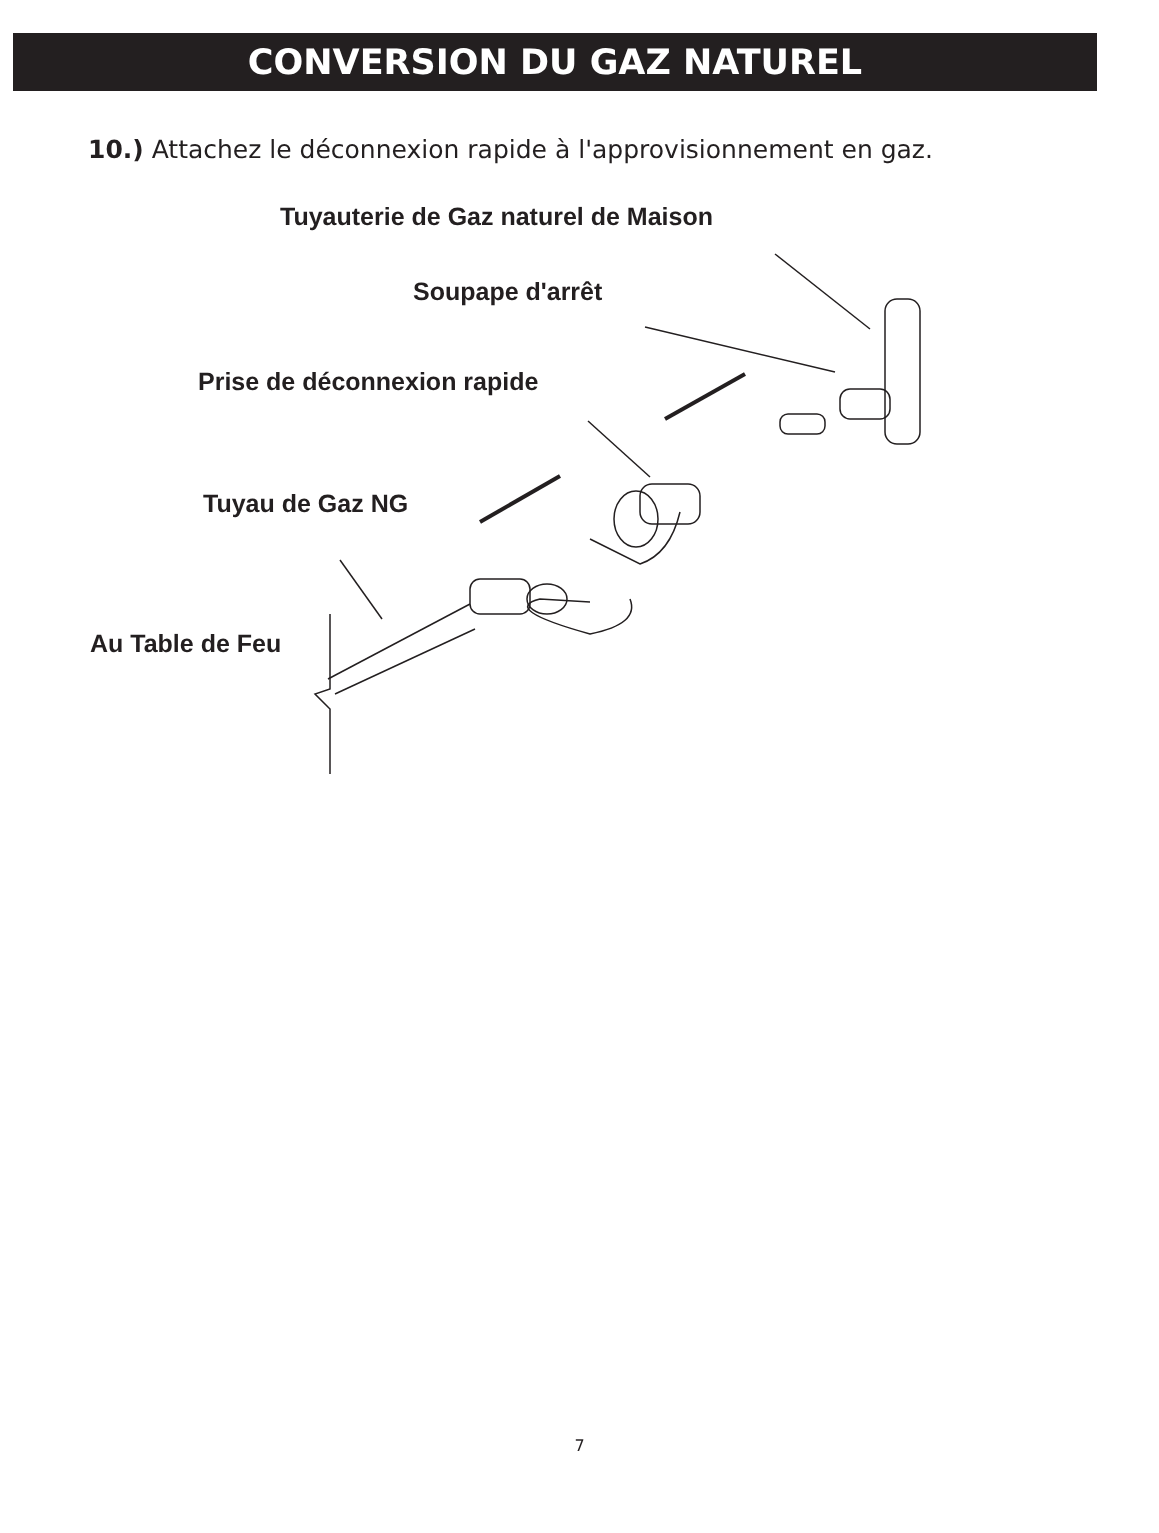CONVERSION DU GAZ NATUREL
10.) Attachez le déconnexion rapide à l'approvisionnement en gaz.
Tuyauterie de Gaz naturel de Maison
Soupape d'arrêt
Prise de déconnexion rapide
Tuyau de Gaz NG
Au Table de Feu
7